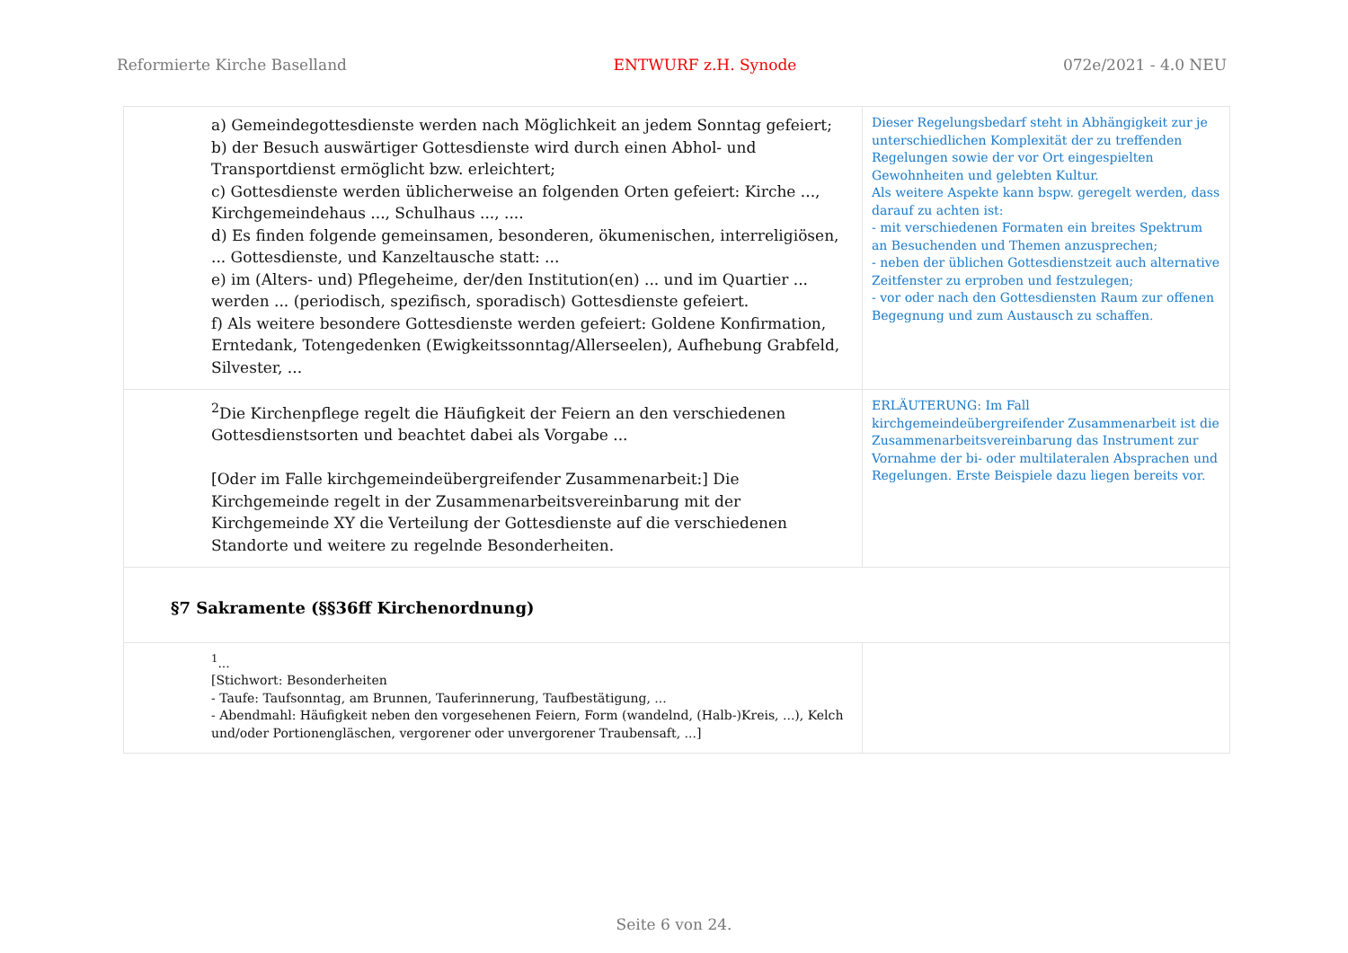Reformierte Kirche Baselland ENTWURF z.H. Synode 072e/2021 - 4.0 NEU
| a) Gemeindegottesdienste werden nach Möglichkeit an jedem Sonntag gefeiert; b) der Besuch auswärtiger Gottesdienste wird durch einen Abhol- und Transportdienst ermöglicht bzw. erleichtert; c) Gottesdienste werden üblicherweise an folgenden Orten gefeiert: Kirche ..., Kirchgemeindehaus ..., Schulhaus ..., .... d) Es finden folgende gemeinsamen, besonderen, ökumenischen, interreligiösen, ... Gottesdienste, und Kanzeltausche statt: ... e) im (Alters- und) Pflegeheime, der/den Institution(en) ... und im Quartier ... werden ... (periodisch, spezifisch, sporadisch) Gottesdienste gefeiert. f) Als weitere besondere Gottesdienste werden gefeiert: Goldene Konfirmation, Erntedank, Totengedenken (Ewigkeitssonntag/Allerseelen), Aufhebung Grabfeld, Silvester, ... | Dieser Regelungsbedarf steht in Abhängigkeit zur je unterschiedlichen Komplexität der zu treffenden Regelungen sowie der vor Ort eingespielten Gewohnheiten und gelebten Kultur. Als weitere Aspekte kann bspw. geregelt werden, dass darauf zu achten ist: - mit verschiedenen Formaten ein breites Spektrum an Besuchenden und Themen anzusprechen; - neben der üblichen Gottesdienstzeit auch alternative Zeitfenster zu erproben und festzulegen; - vor oder nach den Gottesdiensten Raum zur offenen Begegnung und zum Austausch zu schaffen. |
| <sup>2</sup> Die Kirchenpflege regelt die Häufigkeit der Feiern an den verschiedenen Gottesdienstsorten und beachtet dabei als Vorgabe ... [Oder im Falle kirchgemeindeübergreifender Zusammenarbeit:] Die Kirchgemeinde regelt in der Zusammenarbeitsvereinbarung mit der Kirchgemeinde XY die Verteilung der Gottesdienste auf die verschiedenen Standorte und weitere zu regelnde Besonderheiten. | ERLÄUTERUNG: Im Fall kirchgemeindeübergreifender Zusammenarbeit ist die Zusammenarbeitsvereinbarung das Instrument zur Vornahme der bi- oder multilateralen Absprachen und Regelungen. Erste Beispiele dazu liegen bereits vor. |
| §7 Sakramente (§§36ff Kirchenordnung) | |
| <sup>1</sup>... [Stichwort: Besonderheiten - Taufe: Taufsonntag, am Brunnen, Tauferinnerung, Taufbestätigung, ... - Abendmahl: Häufigkeit neben den vorgesehenen Feiern, Form (wandelnd, (Halb-)Kreis, ...), Kelch und/oder Portionengläschen, vergorener oder unvergorener Traubensaft, ...] | |
Seite 6 von 24.